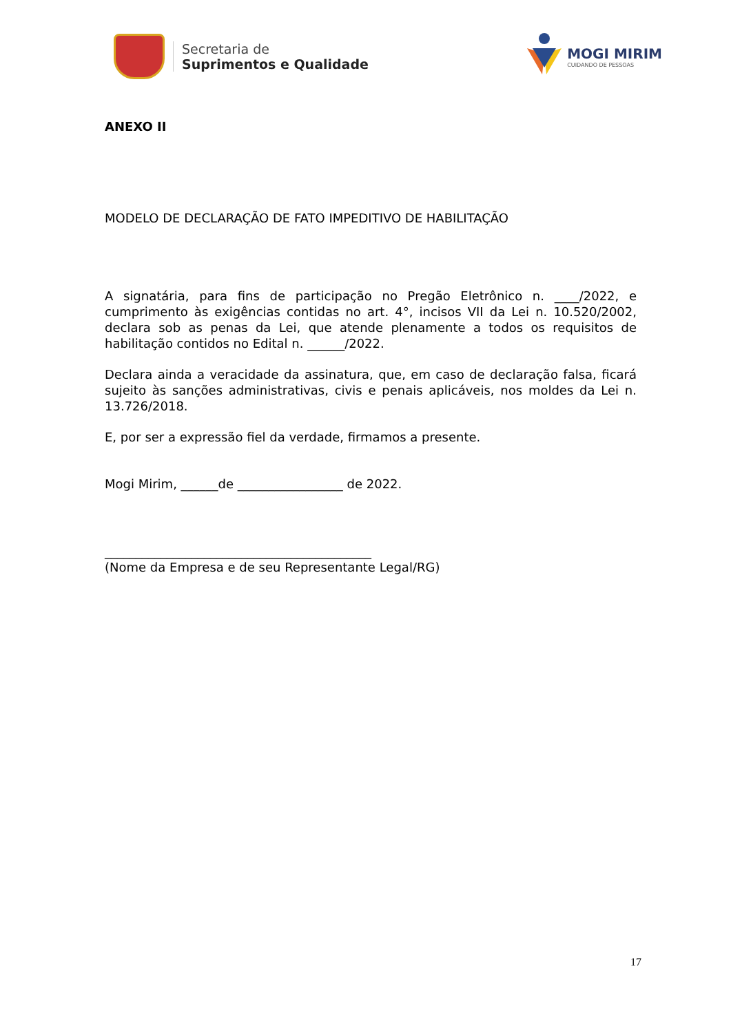Secretaria de
Suprimentos e Qualidade
MOGI MIRIM
CUIDANDO DE PESSOAS
ANEXO II
MODELO DE DECLARAÇÃO DE FATO IMPEDITIVO DE HABILITAÇÃO
A signatária, para fins de participação no Pregão Eletrônico n. ____/2022, e cumprimento às exigências contidas no art. 4°, incisos VII da Lei n. 10.520/2002, declara sob as penas da Lei, que atende plenamente a todos os requisitos de habilitação contidos no Edital n. ______/2022.
Declara ainda a veracidade da assinatura, que, em caso de declaração falsa, ficará sujeito às sanções administrativas, civis e penais aplicáveis, nos moldes da Lei n. 13.726/2018.
E, por ser a expressão fiel da verdade, firmamos a presente.
Mogi Mirim, ______de _________________ de 2022.
___________________________________________
(Nome da Empresa e de seu Representante Legal/RG)
17